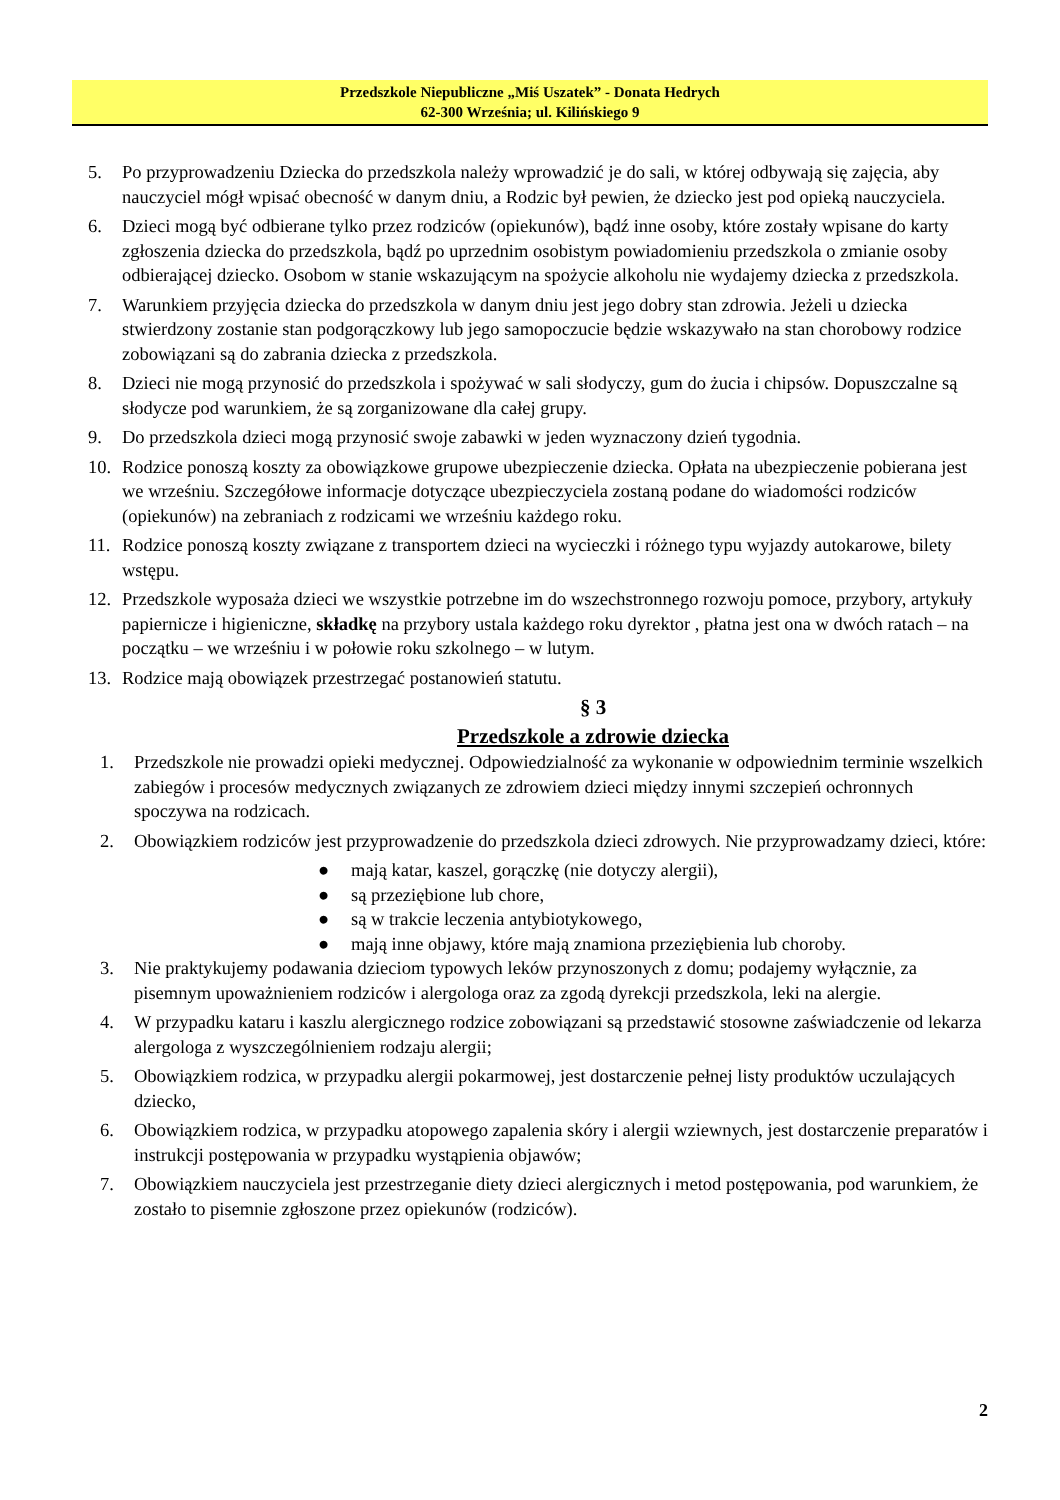Przedszkole Niepubliczne „Miś Uszatek” - Donata Hedrych
62-300 Września; ul. Kilińskiego 9
5. Po przyprowadzeniu Dziecka do przedszkola należy wprowadzić je do sali, w której odbywają się zajęcia, aby nauczyciel mógł wpisać obecność w danym dniu, a Rodzic był pewien, że dziecko jest pod opieką nauczyciela.
6. Dzieci mogą być odbierane tylko przez rodziców (opiekunów), bądź inne osoby, które zostały wpisane do karty zgłoszenia dziecka do przedszkola, bądź po uprzednim osobistym powiadomieniu przedszkola o zmianie osoby odbierającej dziecko. Osobom w stanie wskazującym na spożycie alkoholu nie wydajemy dziecka z przedszkola.
7. Warunkiem przyjęcia dziecka do przedszkola w danym dniu jest jego dobry stan zdrowia. Jeżeli u dziecka stwierdzony zostanie stan podgorączkowy lub jego samopoczucie będzie wskazywało na stan chorobowy rodzice zobowiązani są do zabrania dziecka z przedszkola.
8. Dzieci nie mogą przynosić do przedszkola i spożywać w sali słodyczy, gum do żucia i chipsów. Dopuszczalne są słodycze pod warunkiem, że są zorganizowane dla całej grupy.
9. Do przedszkola dzieci mogą przynosić swoje zabawki w jeden wyznaczony dzień tygodnia.
10. Rodzice ponoszą koszty za obowiązkowe grupowe ubezpieczenie dziecka. Opłata na ubezpieczenie pobierana jest we wrześniu. Szczegółowe informacje dotyczące ubezpieczyciela zostaną podane do wiadomości rodziców (opiekunów) na zebraniach z rodzicami we wrześniu każdego roku.
11. Rodzice ponoszą koszty związane z transportem dzieci na wycieczki i różnego typu wyjazdy autokarowe, bilety wstępu.
12. Przedszkole wyposaża dzieci we wszystkie potrzebne im do wszechstronnego rozwoju pomoce, przybory, artykuły papiernicze i higieniczne, składkę na przybory ustala każdego roku dyrektor , płatna jest ona w dwóch ratach – na początku – we wrześniu i w połowie roku szkolnego – w lutym.
13. Rodzice mają obowiązek przestrzegać postanowień statutu.
§ 3
Przedszkole a zdrowie dziecka
1. Przedszkole nie prowadzi opieki medycznej. Odpowiedzialność za wykonanie w odpowiednim terminie wszelkich zabiegów i procesów medycznych związanych ze zdrowiem dzieci między innymi szczepień ochronnych spoczywa na rodzicach.
2. Obowiązkiem rodziców jest przyprowadzenie do przedszkola dzieci zdrowych. Nie przyprowadzamy dzieci, które:
● mają katar, kaszel, gorączkę (nie dotyczy alergii),
● są przeziębione lub chore,
● są w trakcie leczenia antybiotykowego,
● mają inne objawy, które mają znamiona przeziębienia lub choroby.
3. Nie praktykujemy podawania dzieciom typowych leków przynoszonych z domu; podajemy wyłącznie, za pisemnym upoważnieniem rodziców i alergologa oraz za zgodą dyrekcji przedszkola, leki na alergie.
4. W przypadku kataru i kaszlu alergicznego rodzice zobowiązani są przedstawić stosowne zaświadczenie od lekarza alergologa z wyszczególnieniem rodzaju alergii;
5. Obowiązkiem rodzica, w przypadku alergii pokarmowej, jest dostarczenie pełnej listy produktów uczulających dziecko,
6. Obowiązkiem rodzica, w przypadku atopowego zapalenia skóry i alergii wziewnych, jest dostarczenie preparatów i instrukcji postępowania w przypadku wystąpienia objawów;
7. Obowiązkiem nauczyciela jest przestrzeganie diety dzieci alergicznych i metod postępowania, pod warunkiem, że zostało to pisemnie zgłoszone przez opiekunów (rodziców).
2